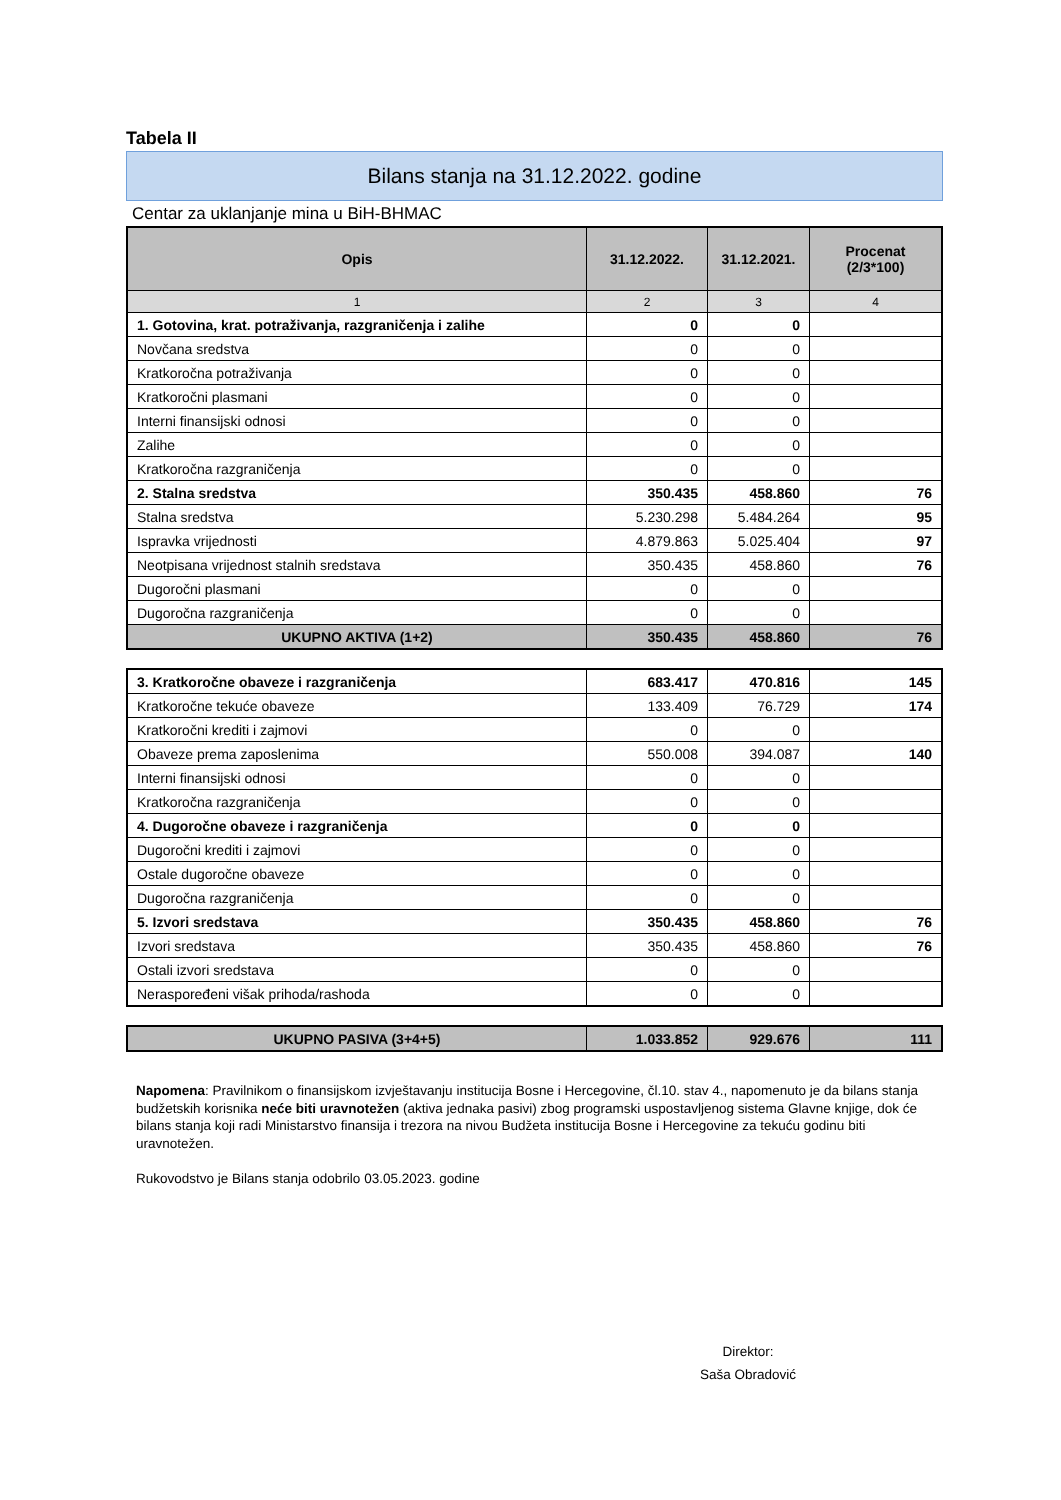Tabela II
Bilans stanja na 31.12.2022. godine
Centar za uklanjanje mina u BiH-BHMAC
| Opis | 31.12.2022. | 31.12.2021. | Procenat (2/3*100) |
| --- | --- | --- | --- |
| 1 | 2 | 3 | 4 |
| 1. Gotovina, krat. potraživanja, razgraničenja i zalihe | 0 | 0 | |
| Novčana sredstva | 0 | 0 | |
| Kratkoročna potraživanja | 0 | 0 | |
| Kratkoročni plasmani | 0 | 0 | |
| Interni finansijski odnosi | 0 | 0 | |
| Zalihe | 0 | 0 | |
| Kratkoročna razgraničenja | 0 | 0 | |
| 2. Stalna sredstva | 350.435 | 458.860 | 76 |
| Stalna sredstva | 5.230.298 | 5.484.264 | 95 |
| Ispravka vrijednosti | 4.879.863 | 5.025.404 | 97 |
| Neotpisana vrijednost stalnih sredstava | 350.435 | 458.860 | 76 |
| Dugoročni plasmani | 0 | 0 | |
| Dugoročna razgraničenja | 0 | 0 | |
| UKUPNO AKTIVA (1+2) | 350.435 | 458.860 | 76 |
| 3. Kratkoročne obaveze i razgraničenja | 683.417 | 470.816 | 145 |
| Kratkoročne tekuće obaveze | 133.409 | 76.729 | 174 |
| Kratkoročni krediti i zajmovi | 0 | 0 | |
| Obaveze prema zaposlenima | 550.008 | 394.087 | 140 |
| Interni finansijski odnosi | 0 | 0 | |
| Kratkoročna razgraničenja | 0 | 0 | |
| 4. Dugoročne obaveze i razgraničenja | 0 | 0 | |
| Dugoročni krediti i zajmovi | 0 | 0 | |
| Ostale dugoročne obaveze | 0 | 0 | |
| Dugoročna razgraničenja | 0 | 0 | |
| 5. Izvori sredstava | 350.435 | 458.860 | 76 |
| Izvori sredstava | 350.435 | 458.860 | 76 |
| Ostali izvori sredstava | 0 | 0 | |
| Neraspoređeni višak prihoda/rashoda | 0 | 0 | |
| UKUPNO PASIVA (3+4+5) | 1.033.852 | 929.676 | 111 |
Napomena: Pravilnikom o finansijskom izvještavanju institucija Bosne i Hercegovine, čl.10. stav 4., napomenuto je da bilans stanja budžetskih korisnika neće biti uravnotežen (aktiva jednaka pasivi) zbog programski uspostavljenog sistema Glavne knjige, dok će bilans stanja koji radi Ministarstvo finansija i trezora na nivou Budžeta institucija Bosne i Hercegovine za tekuću godinu biti uravnotežen.
Rukovodstvo je Bilans stanja odobrilo 03.05.2023. godine
Direktor:
Saša Obradović